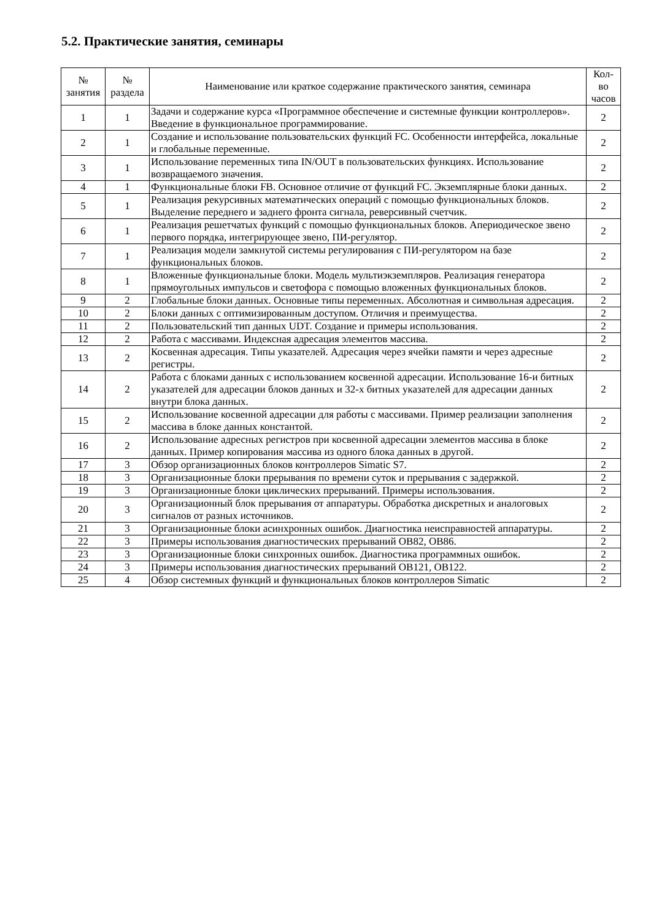5.2. Практические занятия, семинары
| № занятия | № раздела | Наименование или краткое содержание практического занятия, семинара | Кол- во часов |
| --- | --- | --- | --- |
| 1 | 1 | Задачи и содержание курса «Программное обеспечение и системные функции контроллеров». Введение в функциональное программирование. | 2 |
| 2 | 1 | Создание и использование пользовательских функций FC. Особенности интерфейса, локальные и глобальные переменные. | 2 |
| 3 | 1 | Использование переменных типа IN/OUT в пользовательских функциях. Использование возвращаемого значения. | 2 |
| 4 | 1 | Функциональные блоки FB. Основное отличие от функций FC. Экземплярные блоки данных. | 2 |
| 5 | 1 | Реализация рекурсивных математических операций с помощью функциональных блоков. Выделение переднего и заднего фронта сигнала, реверсивный счетчик. | 2 |
| 6 | 1 | Реализация решетчатых функций с помощью функциональных блоков. Апериодическое звено первого порядка, интегрирующее звено, ПИ-регулятор. | 2 |
| 7 | 1 | Реализация модели замкнутой системы регулирования с ПИ-регулятором на базе функциональных блоков. | 2 |
| 8 | 1 | Вложенные функциональные блоки. Модель мультиэкземпляров. Реализация генератора прямоугольных импульсов и светофора с помощью вложенных функциональных блоков. | 2 |
| 9 | 2 | Глобальные блоки данных. Основные типы переменных. Абсолютная и символьная адресация. | 2 |
| 10 | 2 | Блоки данных с оптимизированным доступом. Отличия и преимущества. | 2 |
| 11 | 2 | Пользовательский тип данных UDT. Создание и примеры использования. | 2 |
| 12 | 2 | Работа с массивами. Индексная адресация элементов массива. | 2 |
| 13 | 2 | Косвенная адресация. Типы указателей. Адресация через ячейки памяти и через адресные регистры. | 2 |
| 14 | 2 | Работа с блоками данных с использованием косвенной адресации. Использование 16-и битных указателей для адресации блоков данных и 32-х битных указателей для адресации данных внутри блока данных. | 2 |
| 15 | 2 | Использование косвенной адресации для работы с массивами. Пример реализации заполнения массива в блоке данных константой. | 2 |
| 16 | 2 | Использование адресных регистров при косвенной адресации элементов массива в блоке данных. Пример копирования массива из одного блока данных в другой. | 2 |
| 17 | 3 | Обзор организационных блоков контроллеров Simatic S7. | 2 |
| 18 | 3 | Организационные блоки прерывания по времени суток и прерывания с задержкой. | 2 |
| 19 | 3 | Организационные блоки циклических прерываний. Примеры использования. | 2 |
| 20 | 3 | Организационный блок прерывания от аппаратуры. Обработка дискретных и аналоговых сигналов от разных источников. | 2 |
| 21 | 3 | Организационные блоки асинхронных ошибок. Диагностика неисправностей аппаратуры. | 2 |
| 22 | 3 | Примеры использования диагностических прерываний OB82, OB86. | 2 |
| 23 | 3 | Организационные блоки синхронных ошибок. Диагностика программных ошибок. | 2 |
| 24 | 3 | Примеры использования диагностических прерываний OB121, OB122. | 2 |
| 25 | 4 | Обзор системных функций и функциональных блоков контроллеров Simatic | 2 |